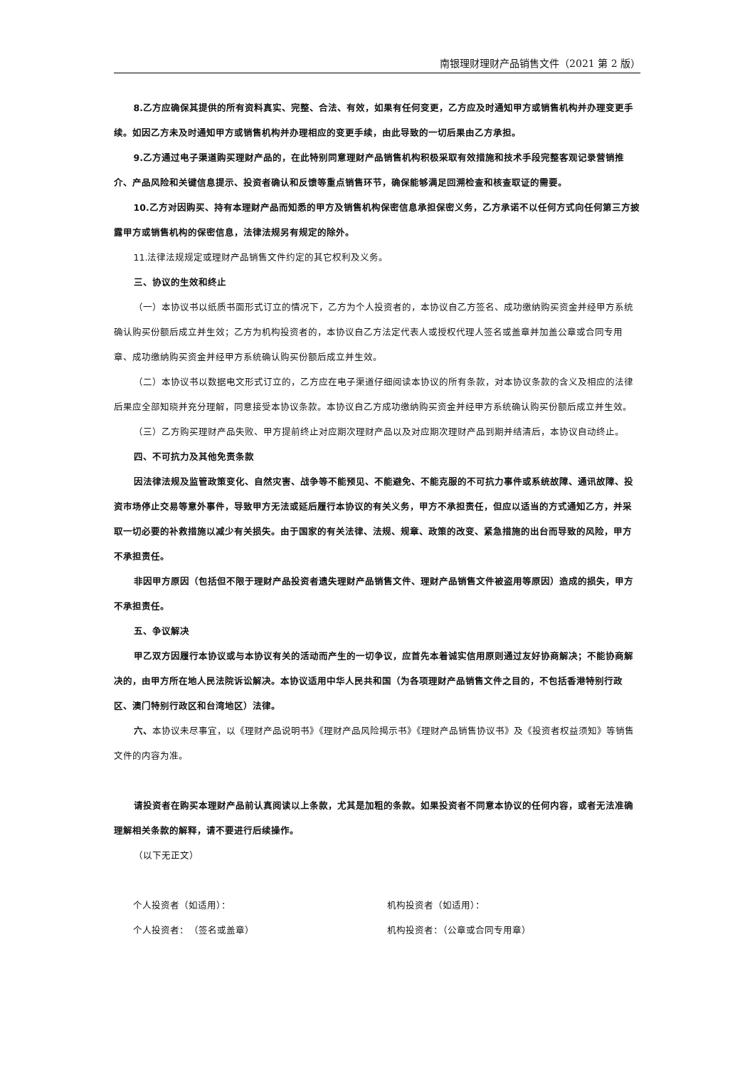南银理财理财产品销售文件（2021 第 2 版）
8.乙方应确保其提供的所有资料真实、完整、合法、有效，如果有任何变更，乙方应及时通知甲方或销售机构并办理变更手续。如因乙方未及时通知甲方或销售机构并办理相应的变更手续，由此导致的一切后果由乙方承担。
9.乙方通过电子渠道购买理财产品的，在此特别同意理财产品销售机构积极采取有效措施和技术手段完整客观记录营销推介、产品风险和关键信息提示、投资者确认和反馈等重点销售环节，确保能够满足回溯检查和核查取证的需要。
10.乙方对因购买、持有本理财产品而知悉的甲方及销售机构保密信息承担保密义务，乙方承诺不以任何方式向任何第三方披露甲方或销售机构的保密信息，法律法规另有规定的除外。
11.法律法规规定或理财产品销售文件约定的其它权利及义务。
三、协议的生效和终止
（一）本协议书以纸质书面形式订立的情况下，乙方为个人投资者的，本协议自乙方签名、成功缴纳购买资金并经甲方系统确认购买份额后成立并生效；乙方为机构投资者的，本协议自乙方法定代表人或授权代理人签名或盖章并加盖公章或合同专用章、成功缴纳购买资金并经甲方系统确认购买份额后成立并生效。
（二）本协议书以数据电文形式订立的，乙方应在电子渠道仔细阅读本协议的所有条款，对本协议条款的含义及相应的法律后果应全部知晓并充分理解，同意接受本协议条款。本协议自乙方成功缴纳购买资金并经甲方系统确认购买份额后成立并生效。
（三）乙方购买理财产品失败、甲方提前终止对应期次理财产品以及对应期次理财产品到期并结清后，本协议自动终止。
四、不可抗力及其他免责条款
因法律法规及监管政策变化、自然灾害、战争等不能预见、不能避免、不能克服的不可抗力事件或系统故障、通讯故障、投资市场停止交易等意外事件，导致甲方无法或延后履行本协议的有关义务，甲方不承担责任，但应以适当的方式通知乙方，并采取一切必要的补救措施以减少有关损失。由于国家的有关法律、法规、规章、政策的改变、紧急措施的出台而导致的风险，甲方不承担责任。
非因甲方原因（包括但不限于理财产品投资者遗失理财产品销售文件、理财产品销售文件被盗用等原因）造成的损失，甲方不承担责任。
五、争议解决
甲乙双方因履行本协议或与本协议有关的活动而产生的一切争议，应首先本着诚实信用原则通过友好协商解决；不能协商解决的，由甲方所在地人民法院诉讼解决。本协议适用中华人民共和国（为各项理财产品销售文件之目的，不包括香港特别行政区、澳门特别行政区和台湾地区）法律。
六、本协议未尽事宜，以《理财产品说明书》《理财产品风险揭示书》《理财产品销售协议书》及《投资者权益须知》等销售文件的内容为准。
请投资者在购买本理财产品前认真阅读以上条款，尤其是加粗的条款。如果投资者不同意本协议的任何内容，或者无法准确理解相关条款的解释，请不要进行后续操作。
（以下无正文）
个人投资者（如适用）： 机构投资者（如适用）：
个人投资者：　（签名或盖章） 机构投资者：（公章或合同专用章）